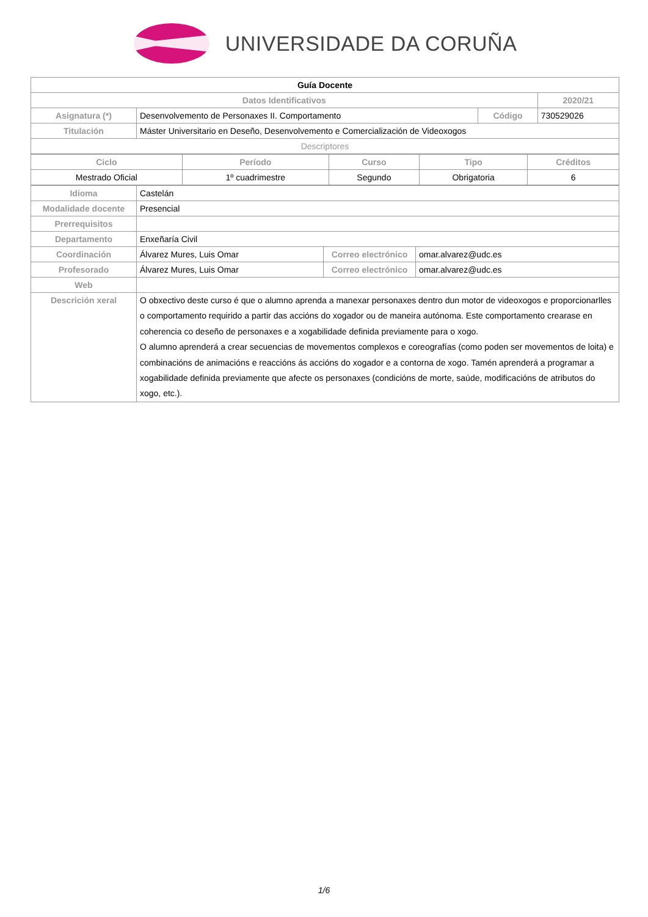UNIVERSIDADE DA CORUÑA
| Guía Docente | | | |
| Datos Identificativos | | | 2020/21 |
| Asignatura (*) | Desenvolvemento de Personaxes II. Comportamento | Código | 730529026 |
| Titulación | Máster Universitario en Deseño, Desenvolvemento e Comercialización de Videoxogos | | |
| Descriptores | | | |
| Ciclo | Período | Curso | Tipo | Créditos |
| --- | --- | --- | --- | --- |
| Mestrado Oficial | 1º cuadrimestre | Segundo | Obrigatoria | 6 |
| Idioma | Castelán | | |
| Modalidade docente | Presencial | | |
| Prerrequisitos | | | |
| Departamento | Enxeñaría Civil | | |
| Coordinación | Álvarez Mures, Luis Omar | Correo electrónico | omar.alvarez@udc.es |
| Profesorado | Álvarez Mures, Luis Omar | Correo electrónico | omar.alvarez@udc.es |
| Web | | | |
| Descrición xeral | O obxectivo deste curso é que o alumno aprenda a manexar personaxes dentro dun motor de videoxogos e proporcionarlles o comportamento requirido a partir das accións do xogador ou de maneira autónoma. Este comportamento crearase en coherencia co deseño de personaxes e a xogabilidade definida previamente para o xogo. O alumno aprenderá a crear secuencias de movementos complexos e coreografías (como poden ser movementos de loita) e combinacións de animacións e reaccións ás accións do xogador e a contorna de xogo. Tamén aprenderá a programar a xogabilidade definida previamente que afecte os personaxes (condicións de morte, saúde, modificacións de atributos do xogo, etc.). | | |
1/6